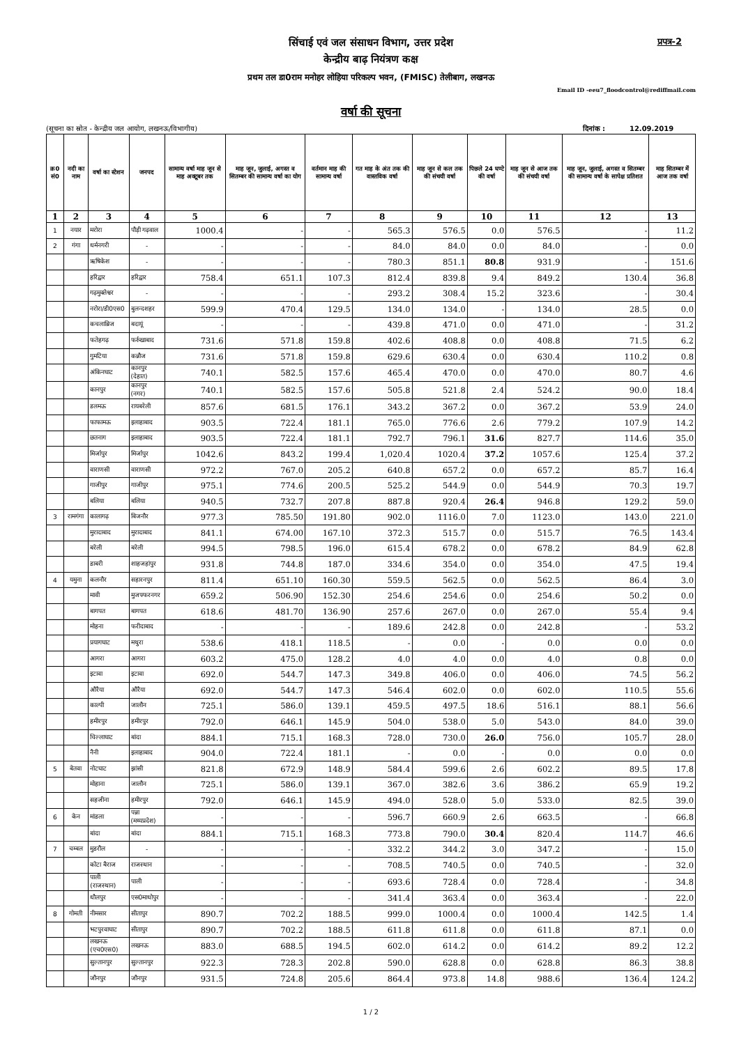सिंचाई एवं जल संसाधन विभाग, उत्तर प्रदेश प्रपत्र-2
केन्द्रीय बाढ़ नियंत्रण कक्ष
प्रथम तल डा0राम मनोहर लोहिया परिकल्प भवन, (FMISC) तेलीबाग, लखनऊ
Email ID -eeu7_floodcontrol@rediffmail.com
वर्षा की सूचना
(सूचना का स्रोत - केन्द्रीय जल आयोग, लखनऊ/विभागीय) दिनांक : 12.09.2019
| क्र0 सं0 | नदी का नाम | वर्षा का स्टेशन | जनपद | सामान्य वर्षा माह जून से माह अक्टूबर तक | माह जून, जुलाई, अगस्त व सितम्बर की सामान्य वर्षा का योग | वर्तमान माह की सामान्य वर्षा | गत माह के अंत तक की वास्तविक वर्षा | माह जून से कल तक की संचयी वर्षा | पिछले 24 घण्टे की वर्षा | माह जून से आज तक की संचयी वर्षा | माह जून, जुलाई, अगस्त व सितम्बर की सामान्य वर्षा के सापेक्ष प्रतिशत | माह सितम्बर में आज तक वर्षा |
| --- | --- | --- | --- | --- | --- | --- | --- | --- | --- | --- | --- | --- |
| 1 | 2 | 3 | 4 | 5 | 6 | 7 | 8 | 9 | 10 | 11 | 12 | 13 |
| 1 | नयार | मरोरा | पौड़ी गढ़वाल | 1000.4 | - | - | 565.3 | 576.5 | 0.0 | 576.5 | - | 11.2 |
| 2 | गंगा | धर्मनगरी | - | - | - | - | 84.0 | 84.0 | 0.0 | 84.0 | - | 0.0 |
| | | ऋषिकेश | - | - | - | - | 780.3 | 851.1 | 80.8 | 931.9 | - | 151.6 |
| | | हरिद्वार | हरिद्वार | 758.4 | 651.1 | 107.3 | 812.4 | 839.8 | 9.4 | 849.2 | 130.4 | 36.8 |
| | | गढ़मुक्तेश्वर | - | - | - | - | 293.2 | 308.4 | 15.2 | 323.6 | - | 30.4 |
| | | नरोरा/डी0एस0 | बुलन्दशहर | 599.9 | 470.4 | 129.5 | 134.0 | 134.0 | - | 134.0 | 28.5 | 0.0 |
| | | कचलाब्रिज | बदायूं | - | - | - | 439.8 | 471.0 | 0.0 | 471.0 | - | 31.2 |
| | | फतेहगढ़ | फर्रुखाबाद | 731.6 | 571.8 | 159.8 | 402.6 | 408.8 | 0.0 | 408.8 | 71.5 | 6.2 |
| | | गुमटिया | कन्नौज | 731.6 | 571.8 | 159.8 | 629.6 | 630.4 | 0.0 | 630.4 | 110.2 | 0.8 |
| | | अंकिनघाट | कानपुर (देहात) | 740.1 | 582.5 | 157.6 | 465.4 | 470.0 | 0.0 | 470.0 | 80.7 | 4.6 |
| | | कानपुर | कानपुर (नगर) | 740.1 | 582.5 | 157.6 | 505.8 | 521.8 | 2.4 | 524.2 | 90.0 | 18.4 |
| | | डलमऊ | रायबरेली | 857.6 | 681.5 | 176.1 | 343.2 | 367.2 | 0.0 | 367.2 | 53.9 | 24.0 |
| | | फाफामऊ | इलाहाबाद | 903.5 | 722.4 | 181.1 | 765.0 | 776.6 | 2.6 | 779.2 | 107.9 | 14.2 |
| | | छतनाग | इलाहाबाद | 903.5 | 722.4 | 181.1 | 792.7 | 796.1 | 31.6 | 827.7 | 114.6 | 35.0 |
| | | मिर्जापुर | मिर्जापुर | 1042.6 | 843.2 | 199.4 | 1,020.4 | 1020.4 | 37.2 | 1057.6 | 125.4 | 37.2 |
| | | वाराणसी | वाराणसी | 972.2 | 767.0 | 205.2 | 640.8 | 657.2 | 0.0 | 657.2 | 85.7 | 16.4 |
| | | गाजीपुर | गाजीपुर | 975.1 | 774.6 | 200.5 | 525.2 | 544.9 | 0.0 | 544.9 | 70.3 | 19.7 |
| | | बलिया | बलिया | 940.5 | 732.7 | 207.8 | 887.8 | 920.4 | 26.4 | 946.8 | 129.2 | 59.0 |
| 3 | रामगंगा | कालागढ़ | बिजनौर | 977.3 | 785.50 | 191.80 | 902.0 | 1116.0 | 7.0 | 1123.0 | 143.0 | 221.0 |
| | | मुरादाबाद | मुरादाबाद | 841.1 | 674.00 | 167.10 | 372.3 | 515.7 | 0.0 | 515.7 | 76.5 | 143.4 |
| | | बरेली | बरेली | 994.5 | 798.5 | 196.0 | 615.4 | 678.2 | 0.0 | 678.2 | 84.9 | 62.8 |
| | | डाबरी | शाहजहांपुर | 931.8 | 744.8 | 187.0 | 334.6 | 354.0 | 0.0 | 354.0 | 47.5 | 19.4 |
| 4 | यमुना | कलनौर | सहारनपुर | 811.4 | 651.10 | 160.30 | 559.5 | 562.5 | 0.0 | 562.5 | 86.4 | 3.0 |
| | | मावी | मुजफ्फरनगर | 659.2 | 506.90 | 152.30 | 254.6 | 254.6 | 0.0 | 254.6 | 50.2 | 0.0 |
| | | बागपत | बागपत | 618.6 | 481.70 | 136.90 | 257.6 | 267.0 | 0.0 | 267.0 | 55.4 | 9.4 |
| | | मोहना | फरीदाबाद | - | - | - | 189.6 | 242.8 | 0.0 | 242.8 | - | 53.2 |
| | | प्रयागघाट | मथुरा | 538.6 | 418.1 | 118.5 | - | 0.0 | - | 0.0 | 0.0 | 0.0 |
| | | आगरा | आगरा | 603.2 | 475.0 | 128.2 | 4.0 | 4.0 | 0.0 | 4.0 | 0.8 | 0.0 |
| | | इटावा | इटावा | 692.0 | 544.7 | 147.3 | 349.8 | 406.0 | 0.0 | 406.0 | 74.5 | 56.2 |
| | | औरैया | औरैया | 692.0 | 544.7 | 147.3 | 546.4 | 602.0 | 0.0 | 602.0 | 110.5 | 55.6 |
| | | काल्पी | जालौन | 725.1 | 586.0 | 139.1 | 459.5 | 497.5 | 18.6 | 516.1 | 88.1 | 56.6 |
| | | हमीरपुर | हमीरपुर | 792.0 | 646.1 | 145.9 | 504.0 | 538.0 | 5.0 | 543.0 | 84.0 | 39.0 |
| | | चिल्लाघाट | बांदा | 884.1 | 715.1 | 168.3 | 728.0 | 730.0 | 26.0 | 756.0 | 105.7 | 28.0 |
| | | नैनी | इलाहाबाद | 904.0 | 722.4 | 181.1 | - | 0.0 | - | 0.0 | 0.0 | 0.0 |
| 5 | बेतवा | नोटघाट | झांसी | 821.8 | 672.9 | 148.9 | 584.4 | 599.6 | 2.6 | 602.2 | 89.5 | 17.8 |
| | | मोहाना | जालौन | 725.1 | 586.0 | 139.1 | 367.0 | 382.6 | 3.6 | 386.2 | 65.9 | 19.2 |
| | | सहजीना | हमीरपुर | 792.0 | 646.1 | 145.9 | 494.0 | 528.0 | 5.0 | 533.0 | 82.5 | 39.0 |
| 6 | केन | मांडला | पन्ना (मध्यप्रदेश) | - | - | - | 596.7 | 660.9 | 2.6 | 663.5 | - | 66.8 |
| | | बांदा | बांदा | 884.1 | 715.1 | 168.3 | 773.8 | 790.0 | 30.4 | 820.4 | 114.7 | 46.6 |
| 7 | चम्बल | मुडरौल | - | - | - | - | 332.2 | 344.2 | 3.0 | 347.2 | - | 15.0 |
| | | कोटा बैराज | राजस्थान | - | - | - | 708.5 | 740.5 | 0.0 | 740.5 | - | 32.0 |
| | | पाली (राजस्थान) | पाली | - | - | - | 693.6 | 728.4 | 0.0 | 728.4 | - | 34.8 |
| | | धौलपुर | एस0माधोपुर | - | - | - | 341.4 | 363.4 | 0.0 | 363.4 | - | 22.0 |
| 8 | गोमती | नीमसार | सीतापुर | 890.7 | 702.2 | 188.5 | 999.0 | 1000.4 | 0.0 | 1000.4 | 142.5 | 1.4 |
| | | भटपुरवाघाट | सीतापुर | 890.7 | 702.2 | 188.5 | 611.8 | 611.8 | 0.0 | 611.8 | 87.1 | 0.0 |
| | | लखनऊ (एच0एस0) | लखनऊ | 883.0 | 688.5 | 194.5 | 602.0 | 614.2 | 0.0 | 614.2 | 89.2 | 12.2 |
| | | सुल्तानपुर | सुल्तानपुर | 922.3 | 728.3 | 202.8 | 590.0 | 628.8 | 0.0 | 628.8 | 86.3 | 38.8 |
| | | जौनपुर | जौनपुर | 931.5 | 724.8 | 205.6 | 864.4 | 973.8 | 14.8 | 988.6 | 136.4 | 124.2 |
1 / 2